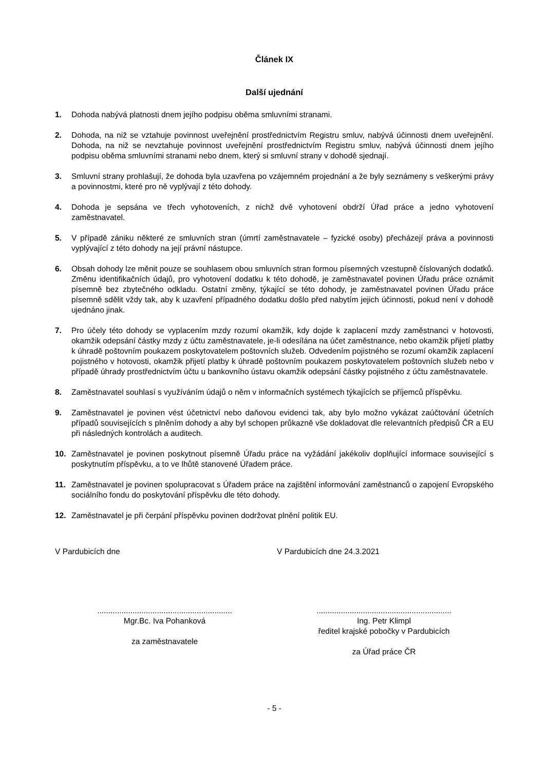Článek IX
Další ujednání
1. Dohoda nabývá platnosti dnem jejího podpisu oběma smluvními stranami.
2. Dohoda, na niž se vztahuje povinnost uveřejnění prostřednictvím Registru smluv, nabývá účinnosti dnem uveřejnění. Dohoda, na niž se nevztahuje povinnost uveřejnění prostřednictvím Registru smluv, nabývá účinnosti dnem jejího podpisu oběma smluvními stranami nebo dnem, který si smluvní strany v dohodě sjednají.
3. Smluvní strany prohlašují, že dohoda byla uzavřena po vzájemném projednání a že byly seznámeny s veškerými právy a povinnostmi, které pro ně vyplývají z této dohody.
4. Dohoda je sepsána ve třech vyhotoveních, z nichž dvě vyhotovení obdrží Úřad práce a jedno vyhotovení zaměstnavatel.
5. V případě zániku některé ze smluvních stran (úmrtí zaměstnavatele – fyzické osoby) přecházejí práva a povinnosti vyplývající z této dohody na její právní nástupce.
6. Obsah dohody lze měnit pouze se souhlasem obou smluvních stran formou písemných vzestupně číslovaných dodatků. Změnu identifikačních údajů, pro vyhotovení dodatku k této dohodě, je zaměstnavatel povinen Úřadu práce oznámit písemně bez zbytečného odkladu. Ostatní změny, týkající se této dohody, je zaměstnavatel povinen Úřadu práce písemně sdělit vždy tak, aby k uzavření případného dodatku došlo před nabytím jejich účinnosti, pokud není v dohodě ujednáno jinak.
7. Pro účely této dohody se vyplacením mzdy rozumí okamžik, kdy dojde k zaplacení mzdy zaměstnanci v hotovosti, okamžik odepsání částky mzdy z účtu zaměstnavatele, je-li odesílána na účet zaměstnance, nebo okamžik přijetí platby k úhradě poštovním poukazem poskytovatelem poštovních služeb. Odvedením pojistného se rozumí okamžik zaplacení pojistného v hotovosti, okamžik přijetí platby k úhradě poštovním poukazem poskytovatelem poštovních služeb nebo v případě úhrady prostřednictvím účtu u bankovního ústavu okamžik odepsání částky pojistného z účtu zaměstnavatele.
8. Zaměstnavatel souhlasí s využíváním údajů o něm v informačních systémech týkajících se příjemců příspěvku.
9. Zaměstnavatel je povinen vést účetnictví nebo daňovou evidenci tak, aby bylo možno vykázat zaúčtování účetních případů souvisejících s plněním dohody a aby byl schopen průkazně vše dokladovat dle relevantních předpisů ČR a EU při následných kontrolách a auditech.
10. Zaměstnavatel je povinen poskytnout písemně Úřadu práce na vyžádání jakékoliv doplňující informace související s poskytnutím příspěvku, a to ve lhůtě stanovené Úřadem práce.
11. Zaměstnavatel je povinen spolupracovat s Úřadem práce na zajištění informování zaměstnanců o zapojení Evropského sociálního fondu do poskytování příspěvku dle této dohody.
12. Zaměstnavatel je při čerpání příspěvku povinen dodržovat plnění politik EU.
V Pardubicích dne V Pardubicích dne 24.3.2021
.............................................................
Mgr.Bc. Iva Pohanková
za zaměstnavatele
.............................................................
Ing. Petr Klimpl
ředitel krajské pobočky v Pardubicích
za Úřad práce ČR
- 5 -